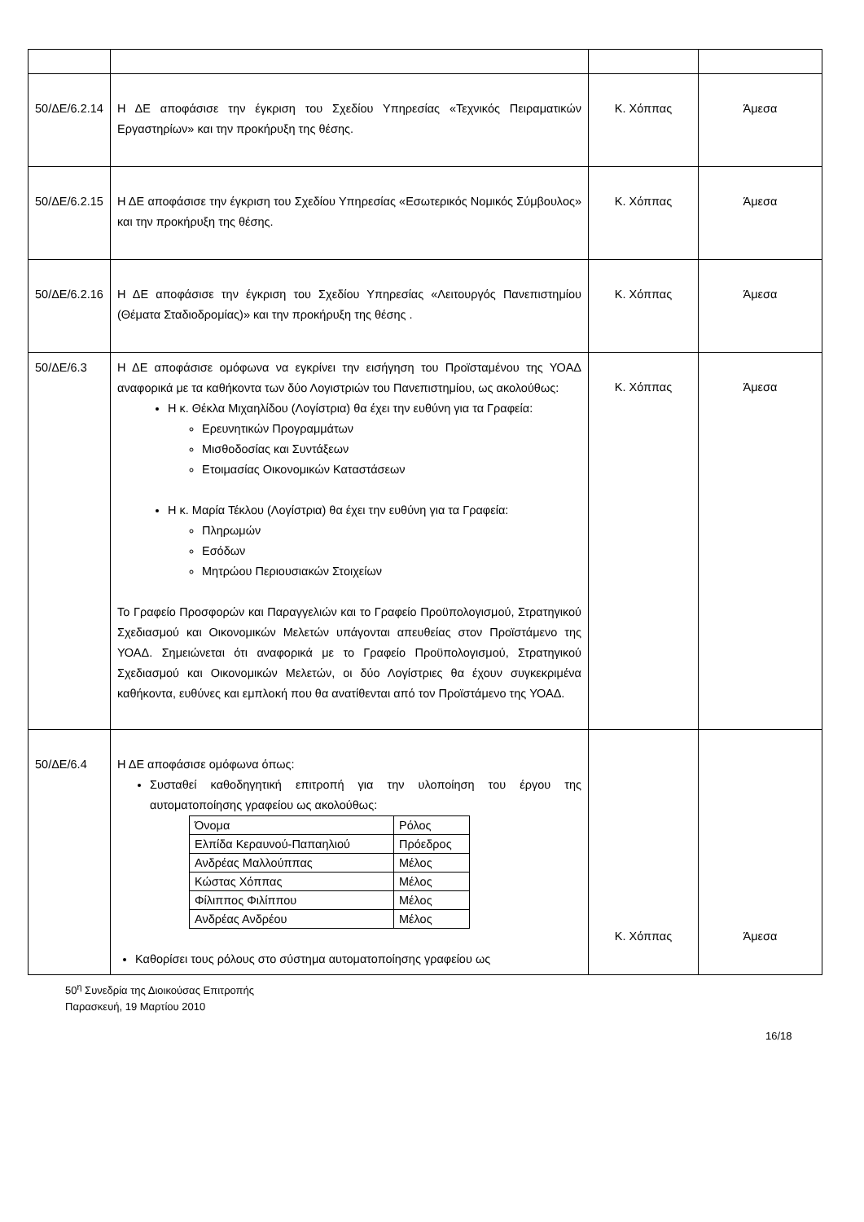| 50/ΔΕ/6.2.14 | Η ΔΕ αποφάσισε την έγκριση του Σχεδίου Υπηρεσίας «Τεχνικός Πειραματικών Εργαστηρίων» και την προκήρυξη της θέσης. | Κ. Χόππας | Άμεσα |
| 50/ΔΕ/6.2.15 | Η ΔΕ αποφάσισε την έγκριση του Σχεδίου Υπηρεσίας «Εσωτερικός Νομικός Σύμβουλος» και την προκήρυξη της θέσης. | Κ. Χόππας | Άμεσα |
| 50/ΔΕ/6.2.16 | Η ΔΕ αποφάσισε την έγκριση του Σχεδίου Υπηρεσίας «Λειτουργός Πανεπιστημίου (Θέματα Σταδιοδρομίας)» και την προκήρυξη της θέσης . | Κ. Χόππας | Άμεσα |
| 50/ΔΕ/6.3 | Η ΔΕ αποφάσισε ομόφωνα να εγκρίνει την εισήγηση του Προϊσταμένου της ΥΟΑΔ αναφορικά με τα καθήκοντα των δύο Λογιστριών του Πανεπιστημίου, ως ακολούθως: Η κ. Θέκλα Μιχαηλίδου (Λογίστρια) θα έχει την ευθύνη για τα Γραφεία: Ερευνητικών Προγραμμάτων Μισθοδοσίας και Συντάξεων Ετοιμασίας Οικονομικών Καταστάσεων Η κ. Μαρία Τέκλου (Λογίστρια) θα έχει την ευθύνη για τα Γραφεία: Πληρωμών Εσόδων Μητρώου Περιουσιακών Στοιχείων Το Γραφείο Προσφορών και Παραγγελιών και το Γραφείο Προϋπολογισμού, Στρατηγικού Σχεδιασμού και Οικονομικών Μελετών υπάγονται απευθείας στον Προϊστάμενο της ΥΟΑΔ. Σημειώνεται ότι αναφορικά με το Γραφείο Προϋπολογισμού, Στρατηγικού Σχεδιασμού και Οικονομικών Μελετών, οι δύο Λογίστριες θα έχουν συγκεκριμένα καθήκοντα, ευθύνες και εμπλοκή που θα ανατίθενται από τον Προϊστάμενο της ΥΟΑΔ. | Κ. Χόππας | Άμεσα |
| 50/ΔΕ/6.4 | Η ΔΕ αποφάσισε ομόφωνα όπως: Συσταθεί καθοδηγητική επιτροπή για την υλοποίηση του έργου της αυτοματοποίησης γραφείου ως ακολούθως: / Όνομα / Ρόλος / / Ελπίδα Κεραυνού-Παπαηλιού / Πρόεδρος / / Ανδρέας Μαλλούππας / Μέλος / / Κώστας Χόππας / Μέλος / / Φίλιππος Φιλίππου / Μέλος / / Ανδρέας Ανδρέου / Μέλος / Καθορίσει τους ρόλους στο σύστημα αυτοματοποίησης γραφείου ως | Κ. Χόππας | Άμεσα |
50<sup>η</sup> Συνεδρία της Διοικούσας Επιτροπής
Παρασκευή, 19 Μαρτίου 2010
16/18